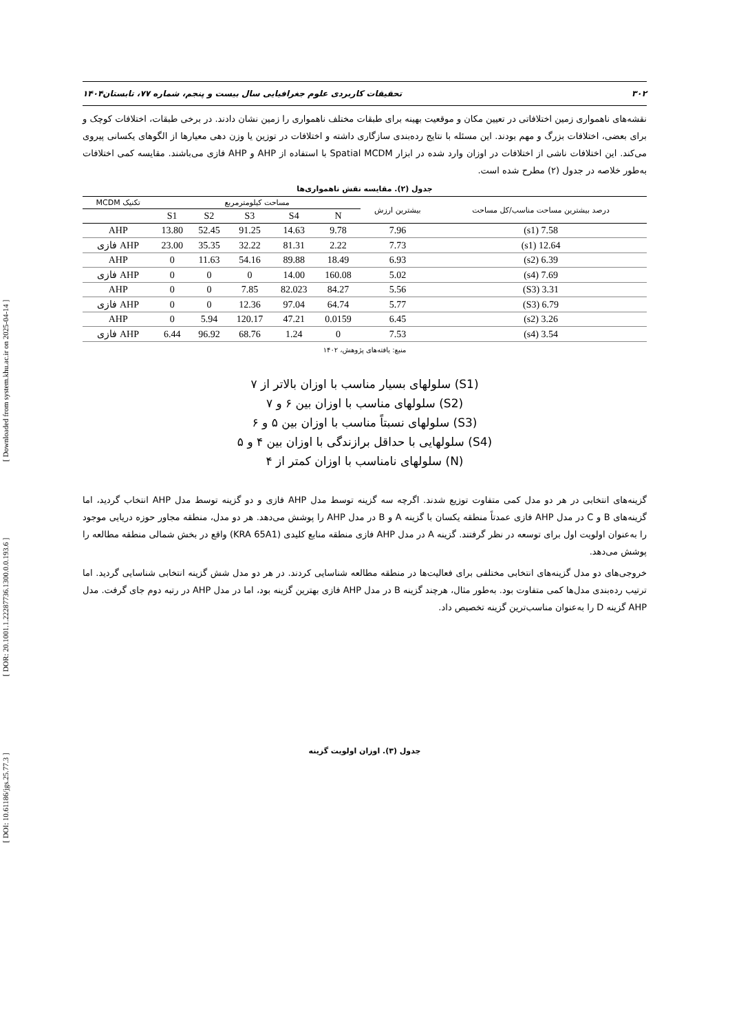[ DOI: 10.61186/jgs.25.77.3 ] [ DOR: 20.1001.1.22287736.1300.0.0.193.6 ] [ Downloaded from system.khu.ac.ir on 2025-04-14 ]
۳۰۲ تحقیقات کاربردی علوم جغرافیایی سال بیست و پنجم، شماره ۷۷، تابستان۱۴۰۴
نقشه‌های ناهمواری زمین اختلافاتی در تعیین مکان و موقعیت بهینه برای طبقات مختلف ناهمواری را زمین نشان دادند. در برخی طبقات، اختلافات کوچک و برای بعضی، اختلافات بزرگ و مهم بودند. این مسئله با نتایج رده‌بندی سازگاری داشته و اختلافات در توزین یا وزن دهی معیارها از الگوهای یکسانی پیروی می‌کند. این اختلافات ناشی از اختلافات در اوزان وارد شده در ابزار Spatial MCDM با استفاده از AHP و AHP فازی می‌باشند. مقایسه کمی اختلافات به‌طور خلاصه در جدول (۲) مطرح شده است.
جدول (۲). مقایسه نقش ناهمواری‌ها
| درصد بیشترین مساحت مناسب/کل مساحت | بیشترین ارزش | مساحت کیلومترمربع | | | | | تکنیک MCDM |
| --- | --- | --- | --- | --- | --- | --- | --- |
| | | N | S4 | S3 | S2 | S1 | |
| 7.58 (s1) | 7.96 | 9.78 | 14.63 | 91.25 | 52.45 | 13.80 | AHP |
| 12.64 (s1) | 7.73 | 2.22 | 81.31 | 32.22 | 35.35 | 23.00 | AHP فازی |
| 6.39 (s2) | 6.93 | 18.49 | 89.88 | 54.16 | 11.63 | 0 | AHP |
| 7.69 (s4) | 5.02 | 160.08 | 14.00 | 0 | 0 | 0 | AHP فازی |
| 3.31 (S3) | 5.56 | 84.27 | 82.023 | 7.85 | 0 | 0 | AHP |
| 6.79 (S3) | 5.77 | 64.74 | 97.04 | 12.36 | 0 | 0 | AHP فازی |
| 3.26 (s2) | 6.45 | 0.0159 | 47.21 | 120.17 | 5.94 | 0 | AHP |
| 3.54 (s4) | 7.53 | 0 | 1.24 | 68.76 | 96.92 | 6.44 | AHP فازی |
منبع: یافته‌های پژوهش، ۱۴۰۲
(S1) سلولهای بسیار مناسب با اوزان بالاتر از ۷
(S2) سلولهای مناسب با اوزان بین ۶ و ۷
(S3) سلولهای نسبتاً مناسب با اوزان بین ۵ و ۶
(S4) سلولهایی با حداقل برازندگی با اوزان بین ۴ و ۵
(N) سلولهای نامناسب با اوزان کمتر از ۴
گزینه‌های انتخابی در هر دو مدل کمی متفاوت توزیع شدند. اگرچه سه گزینه توسط مدل AHP فازی و دو گزینه توسط مدل AHP انتخاب گردید، اما گزینه‌های B و C در مدل AHP فازی عمدتاً منطقه یکسان با گزینه A و B در مدل AHP را پوشش می‌دهد. هر دو مدل، منطقه مجاور حوزه دریایی موجود را به‌عنوان اولویت اول برای توسعه در نظر گرفتند. گزینه A در مدل AHP فازی منطقه منابع کلیدی (KRA 65A1) واقع در بخش شمالی منطقه مطالعه را پوشش می‌دهد.
خروجی‌های دو مدل گزینه‌های انتخابی مختلفی برای فعالیت‌ها در منطقه مطالعه شناسایی کردند. در هر دو مدل شش گزینه انتخابی شناسایی گردید. اما ترتیب رده‌بندی مدل‌ها کمی متفاوت بود. به‌طور مثال، هرچند گزینه B در مدل AHP فازی بهترین گزینه بود، اما در مدل AHP در رتبه دوم جای گرفت. مدل AHP گزینه D را به‌عنوان مناسب‌ترین گزینه تخصیص داد.
جدول (۳). اوزان اولویت گزینه